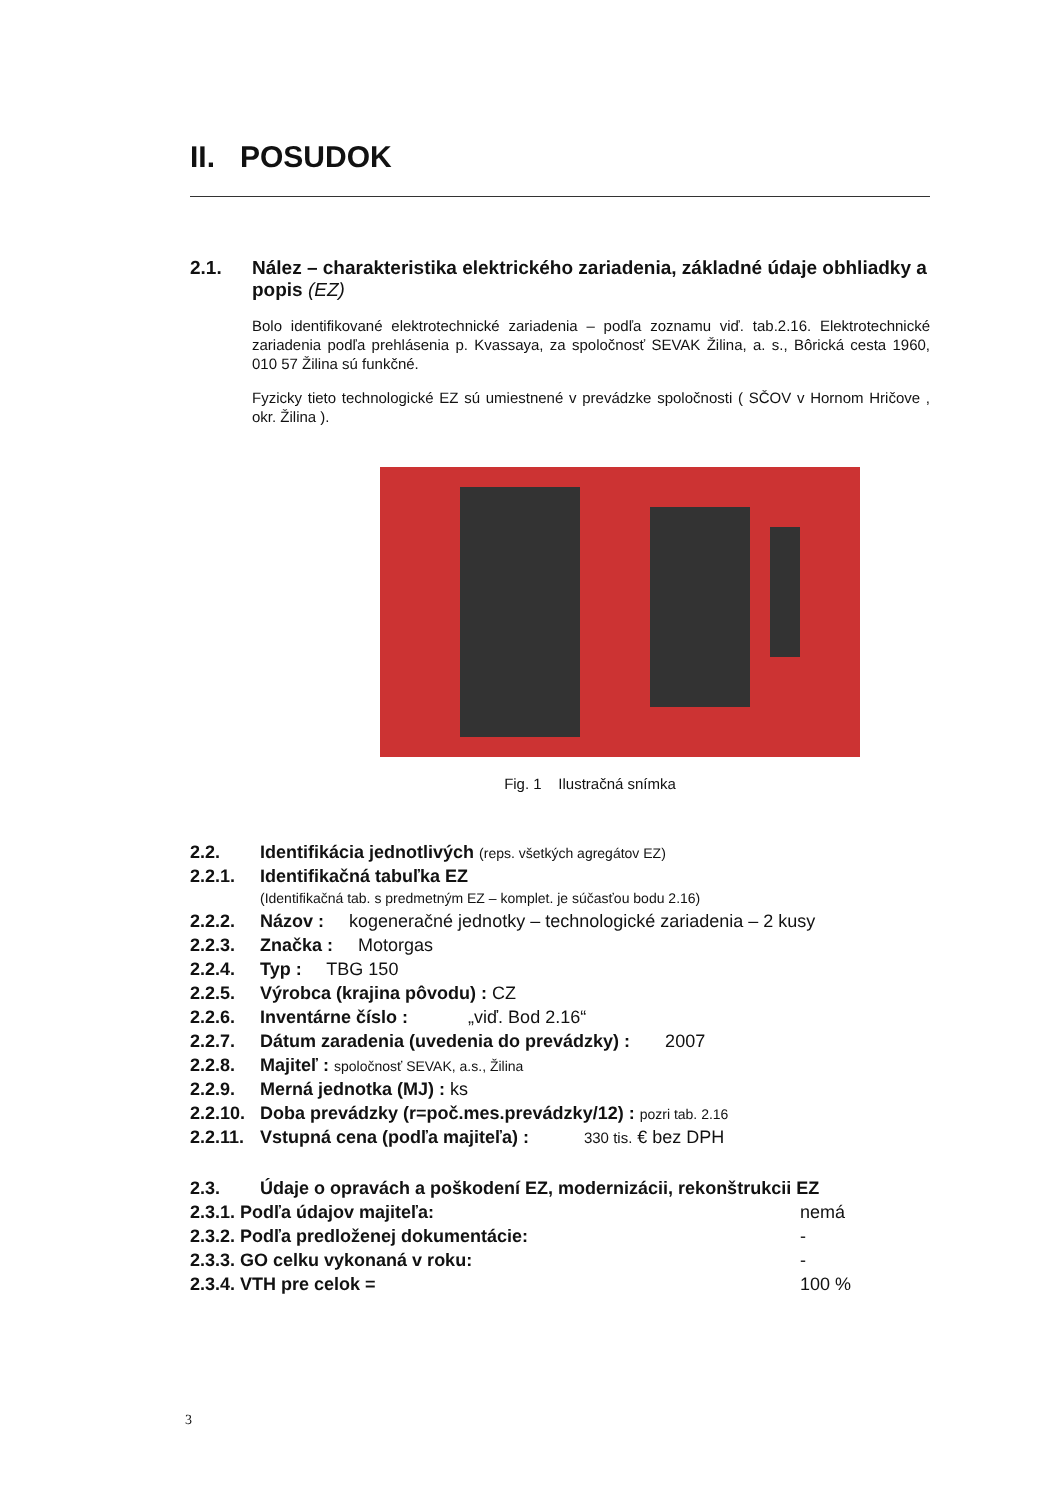II. POSUDOK
2.1. Nález – charakteristika elektrického zariadenia, základné údaje obhliadky a popis (EZ)
Bolo identifikované elektrotechnické zariadenia – podľa zoznamu viď. tab.2.16. Elektrotechnické zariadenia podľa prehlásenia p. Kvassaya, za spoločnosť SEVAK Žilina, a. s., Bôrická cesta 1960, 010 57 Žilina sú funkčné.
Fyzicky tieto technologické EZ sú umiestnené v prevádzke spoločnosti ( SČOV v Hornom Hričove , okr. Žilina ).
Fig. 1 Ilustračná snímka
2.2. Identifikácia jednotlivých (reps. všetkých agregátov EZ)
2.2.1. Identifikačná tabuľka EZ
(Identifikačná tab. s predmetným EZ – komplet. je súčasťou bodu 2.16)
2.2.2. Názov : kogeneračné jednotky – technologické zariadenia – 2 kusy
2.2.3. Značka : Motorgas
2.2.4. Typ : TBG 150
2.2.5. Výrobca (krajina pôvodu) : CZ
2.2.6. Inventárne číslo : „viď. Bod 2.16“
2.2.7. Dátum zaradenia (uvedenia do prevádzky) : 2007
2.2.8. Majiteľ : spoločnosť SEVAK, a.s., Žilina
2.2.9. Merná jednotka (MJ) : ks
2.2.10. Doba prevádzky (r=poč.mes.prevádzky/12) : pozri tab. 2.16
2.2.11. Vstupná cena (podľa majiteľa) : 330 tis. € bez DPH
2.3. Údaje o opravách a poškodení EZ, modernizácii, rekonštrukcii EZ
2.3.1. Podľa údajov majiteľa: nemá
2.3.2. Podľa predloženej dokumentácie: -
2.3.3. GO celku vykonaná v roku: -
2.3.4. VTH pre celok = 100 %
3